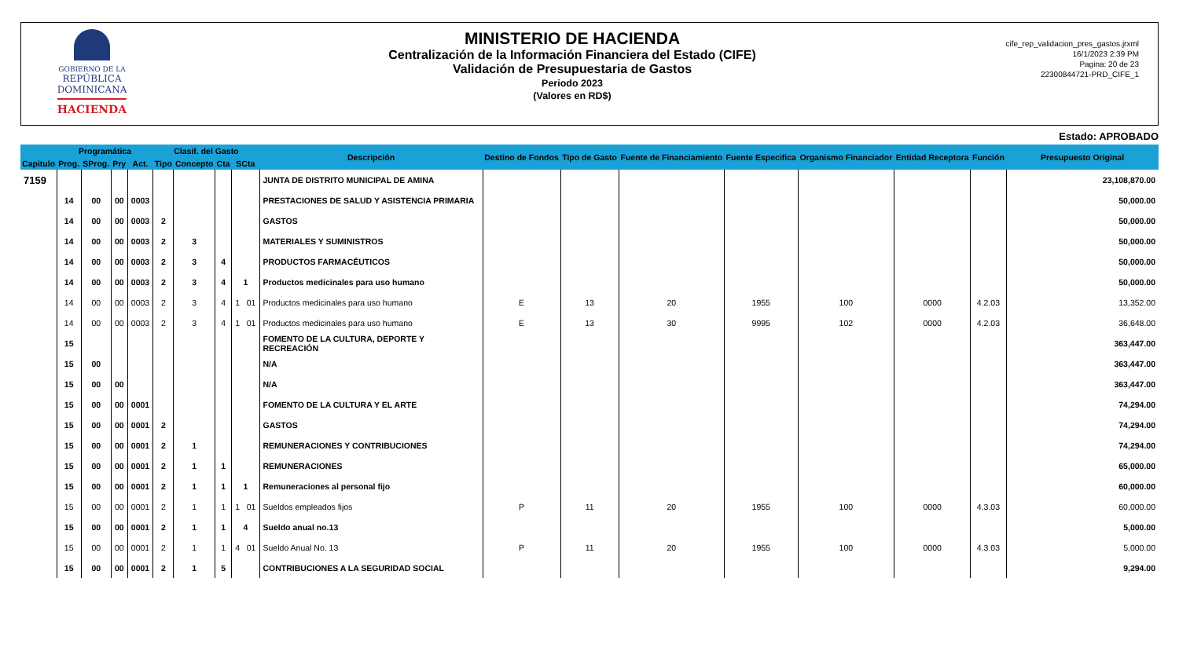GOBIERNO DE LA
REPÚBLICA
DOMINICANA
HACIENDA
MINISTERIO DE HACIENDA
Centralización de la Información Financiera del Estado (CIFE)
Validación de Presupuestaria de Gastos
Periodo 2023
(Valores en RD$)
cife_rep_validacion_pres_gastos.jrxml
16/1/2023 2:39 PM
Pagina: 20 de 23
22300844721-PRD_CIFE_1
Estado: APROBADO
| | Programática | | | | Clasif. del Gasto | | | | Descripción | Destino de Fondos | Tipo de Gasto | Fuente de Financiamiento | Fuente Especifica | Organismo Financiador | Entidad Receptora | Función | Presupuesto Original |
| --- | --- | --- | --- | --- | --- | --- | --- | --- | --- | --- | --- | --- | --- | --- | --- | --- | --- |
| Capitulo | Prog. | SProg. | Pry | Act. | Tipo | Concepto | Cta | SCta | | | | | | | | | |
| 7159 | | | | | | | | | JUNTA DE DISTRITO MUNICIPAL DE AMINA | | | | | | | | 23,108,870.00 |
| | 14 | 00 | 00 | 0003 | | | | | PRESTACIONES DE SALUD Y ASISTENCIA PRIMARIA | | | | | | | | 50,000.00 |
| | 14 | 00 | 00 | 0003 | 2 | | | | GASTOS | | | | | | | | 50,000.00 |
| | 14 | 00 | 00 | 0003 | 2 | 3 | | | MATERIALES Y SUMINISTROS | | | | | | | | 50,000.00 |
| | 14 | 00 | 00 | 0003 | 2 | 3 | 4 | | PRODUCTOS FARMACÉUTICOS | | | | | | | | 50,000.00 |
| | 14 | 00 | 00 | 0003 | 2 | 3 | 4 | 1 | Productos medicinales para uso humano | | | | | | | | 50,000.00 |
| | 14 | 00 | 00 | 0003 | 2 | 3 | 4 | 1 01 | Productos medicinales para uso humano | E | 13 | 20 | 1955 | 100 | 0000 | 4.2.03 | 13,352.00 |
| | 14 | 00 | 00 | 0003 | 2 | 3 | 4 | 1 01 | Productos medicinales para uso humano | E | 13 | 30 | 9995 | 102 | 0000 | 4.2.03 | 36,648.00 |
| | 15 | | | | | | | | FOMENTO DE LA CULTURA, DEPORTE Y RECREACIÓN | | | | | | | | 363,447.00 |
| | 15 | 00 | | | | | | | N/A | | | | | | | | 363,447.00 |
| | 15 | 00 | 00 | | | | | | N/A | | | | | | | | 363,447.00 |
| | 15 | 00 | 00 | 0001 | | | | | FOMENTO DE LA CULTURA Y EL ARTE | | | | | | | | 74,294.00 |
| | 15 | 00 | 00 | 0001 | 2 | | | | GASTOS | | | | | | | | 74,294.00 |
| | 15 | 00 | 00 | 0001 | 2 | 1 | | | REMUNERACIONES Y CONTRIBUCIONES | | | | | | | | 74,294.00 |
| | 15 | 00 | 00 | 0001 | 2 | 1 | 1 | | REMUNERACIONES | | | | | | | | 65,000.00 |
| | 15 | 00 | 00 | 0001 | 2 | 1 | 1 | 1 | Remuneraciones al personal fijo | | | | | | | | 60,000.00 |
| | 15 | 00 | 00 | 0001 | 2 | 1 | 1 | 1 01 | Sueldos empleados fijos | P | 11 | 20 | 1955 | 100 | 0000 | 4.3.03 | 60,000.00 |
| | 15 | 00 | 00 | 0001 | 2 | 1 | 1 | 4 | Sueldo anual no.13 | | | | | | | | 5,000.00 |
| | 15 | 00 | 00 | 0001 | 2 | 1 | 1 | 4 01 | Sueldo Anual No. 13 | P | 11 | 20 | 1955 | 100 | 0000 | 4.3.03 | 5,000.00 |
| | 15 | 00 | 00 | 0001 | 2 | 1 | 5 | | CONTRIBUCIONES A LA SEGURIDAD SOCIAL | | | | | | | | 9,294.00 |